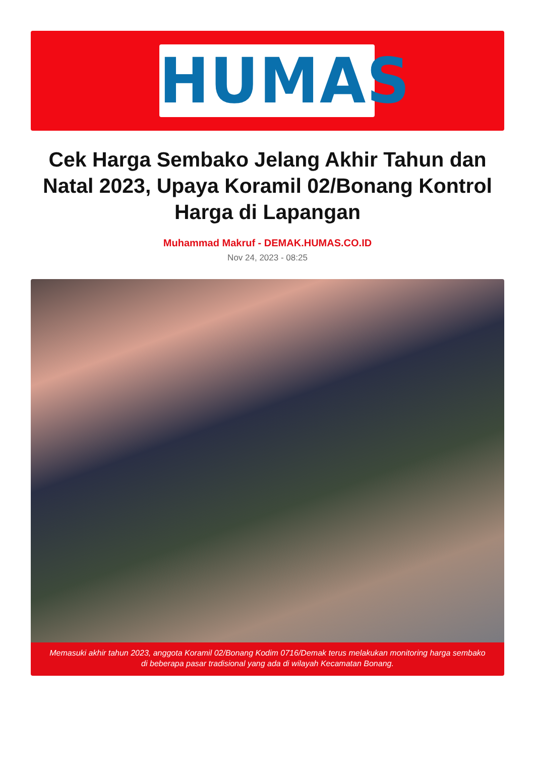HUMAS
Cek Harga Sembako Jelang Akhir Tahun dan Natal 2023, Upaya Koramil 02/Bonang Kontrol Harga di Lapangan
Muhammad Makruf - DEMAK.HUMAS.CO.ID
Nov 24, 2023 - 08:25
Memasuki akhir tahun 2023, anggota Koramil 02/Bonang Kodim 0716/Demak terus melakukan monitoring harga sembako di beberapa pasar tradisional yang ada di wilayah Kecamatan Bonang.